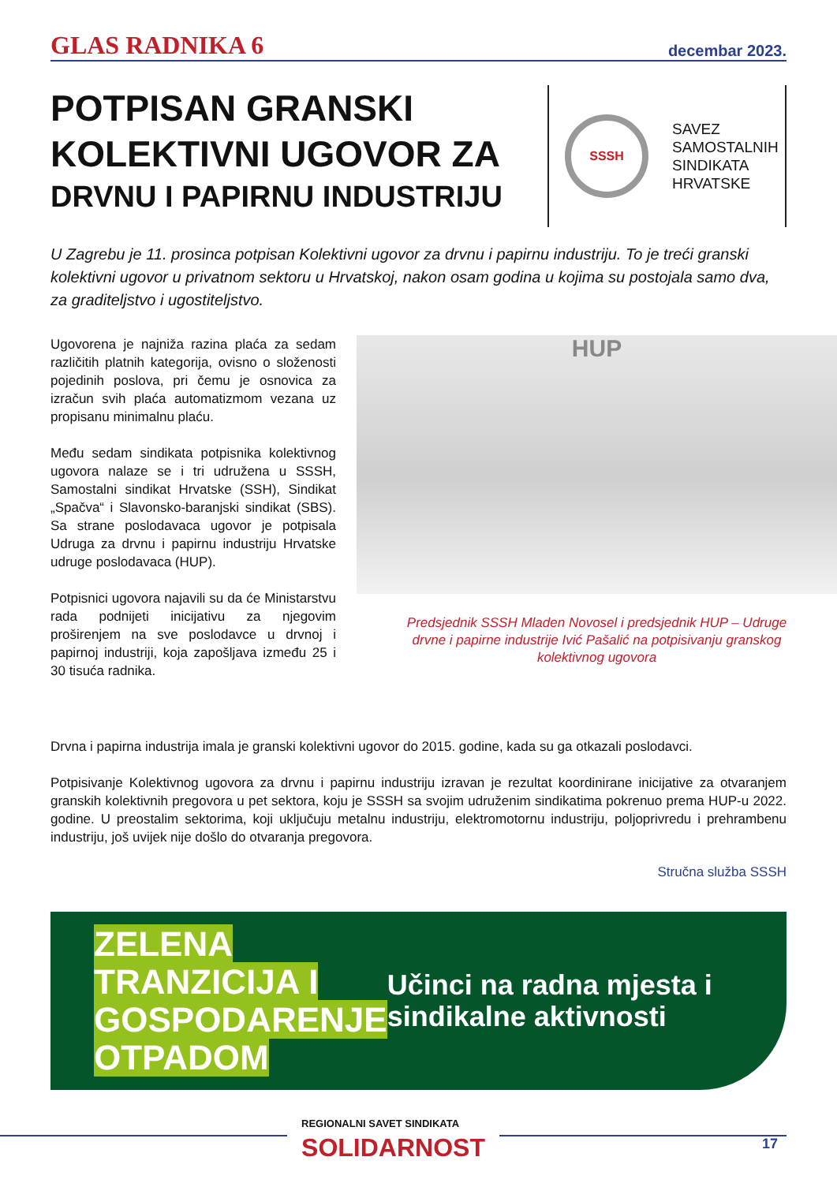GLAS RADNIKA 6 decembar 2023.
POTPISAN GRANSKI
KOLEKTIVNI UGOVOR ZA
DRVNU I PAPIRNU INDUSTRIJU
SSSH
SAVEZ
SAMOSTALNIH
SINDIKATA
HRVATSKE
U Zagrebu je 11. prosinca potpisan Kolektivni ugovor za drvnu i papirnu industriju. To je treći granski kolektivni ugovor u privatnom sektoru u Hrvatskoj, nakon osam godina u kojima su postojala samo dva, za graditeljstvo i ugostiteljstvo.
Ugovorena je najniža razina plaća za sedam različitih platnih kategorija, ovisno o složenosti pojedinih poslova, pri čemu je osnovica za izračun svih plaća automatizmom vezana uz propisanu minimalnu plaću.
Među sedam sindikata potpisnika kolektivnog ugovora nalaze se i tri udružena u SSSH, Samostalni sindikat Hrvatske (SSH), Sindikat „Spačva“ i Slavonsko-baranjski sindikat (SBS). Sa strane poslodavaca ugovor je potpisala Udruga za drvnu i papirnu industriju Hrvatske udruge poslodavaca (HUP).
Potpisnici ugovora najavili su da će Ministarstvu rada podnijeti inicijativu za njegovim proširenjem na sve poslodavce u drvnoj i papirnoj industriji, koja zapošljava između 25 i 30 tisuća radnika.
HUP
Predsjednik SSSH Mladen Novosel i predsjednik HUP – Udruge drvne i papirne industrije Ivić Pašalić na potpisivanju granskog kolektivnog ugovora
Drvna i papirna industrija imala je granski kolektivni ugovor do 2015. godine, kada su ga otkazali poslodavci.
Potpisivanje Kolektivnog ugovora za drvnu i papirnu industriju izravan je rezultat koordinirane inicijative za otvaranjem granskih kolektivnih pregovora u pet sektora, koju je SSSH sa svojim udruženim sindikatima pokrenuo prema HUP-u 2022. godine. U preostalim sektorima, koji uključuju metalnu industriju, elektromotornu industriju, poljoprivredu i prehrambenu industriju, još uvijek nije došlo do otvaranja pregovora.
Stručna služba SSSH
ZELENA TRANZICIJA I GOSPODARENJE OTPADOM
Učinci na radna mjesta i sindikalne aktivnosti
REGIONALNI SAVET SINDIKATA
SOLIDARNOST
17